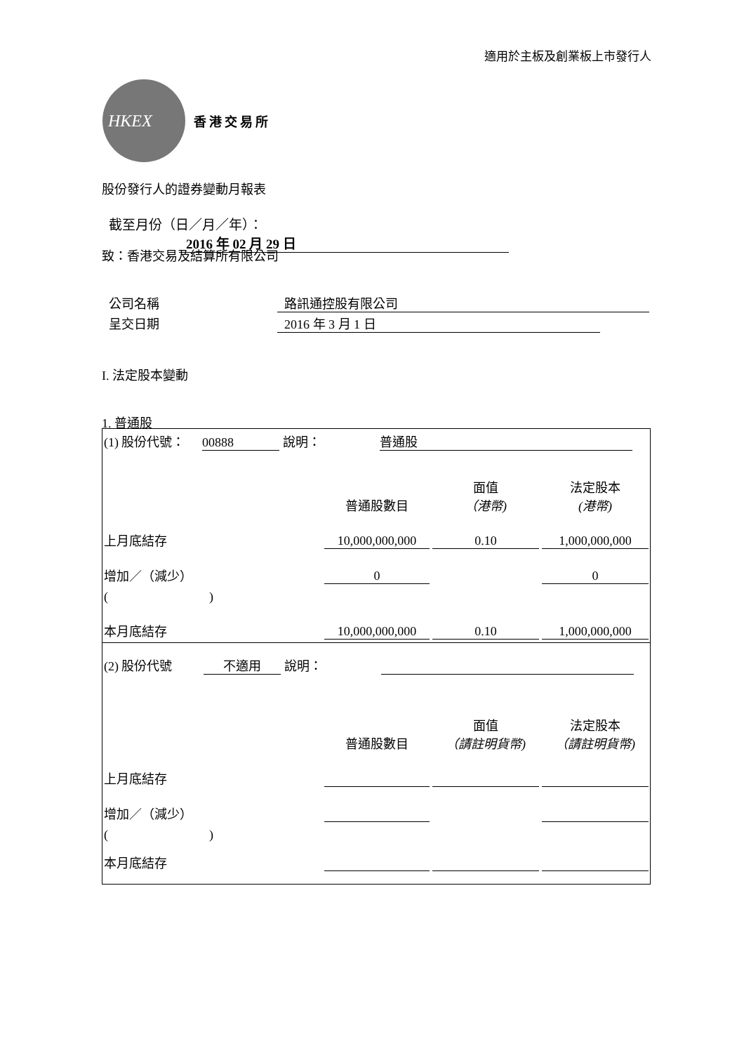適用於主板及創業板上市發行人
HKEX
香港交易所
股份發行人的證券變動月報表
截至月份（日／月／年）： 2016 年 02 月 29 日
致：香港交易及結算所有限公司
公司名稱 路訊通控股有限公司
呈交日期 2016 年 3 月 1 日
I. 法定股本變動
1. 普通股
| (1) 股份代號： 00888 說明： 普通股 | | | |
| | 普通股數目 | 面值 （港幣) | 法定股本 (港幣) |
| 上月底結存 | 10,000,000,000 | 0.10 | 1,000,000,000 |
| 增加／（減少） | 0 | | 0 |
| ( ) | | | |
| 本月底結存 | 10,000,000,000 | 0.10 | 1,000,000,000 |
| (2) 股份代號 不適用 說明： | | | |
| | 普通股數目 | 面值 （請註明貨幣) | 法定股本 （請註明貨幣) |
| 上月底結存 | | | |
| 增加／（減少） | | | |
| ( ) | | | |
| 本月底結存 | | | |